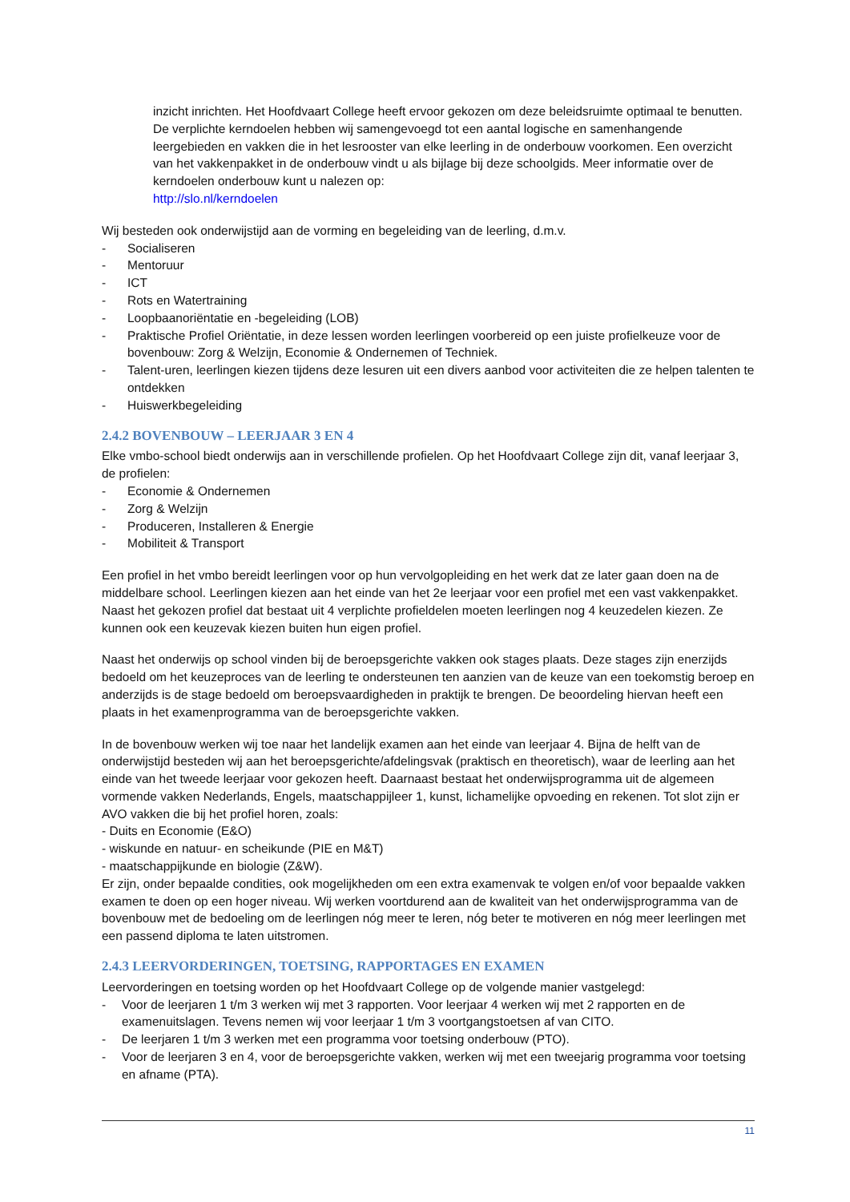inzicht inrichten. Het Hoofdvaart College heeft ervoor gekozen om deze beleidsruimte optimaal te benutten. De verplichte kerndoelen hebben wij samengevoegd tot een aantal logische en samenhangende leergebieden en vakken die in het lesrooster van elke leerling in de onderbouw voorkomen. Een overzicht van het vakkenpakket in de onderbouw vindt u als bijlage bij deze schoolgids. Meer informatie over de kerndoelen onderbouw kunt u nalezen op:
http://slo.nl/kerndoelen
Wij besteden ook onderwijstijd aan de vorming en begeleiding van de leerling, d.m.v.
- Socialiseren
- Mentoruur
- ICT
- Rots en Watertraining
- Loopbaanoriëntatie en -begeleiding (LOB)
- Praktische Profiel Oriëntatie, in deze lessen worden leerlingen voorbereid op een juiste profielkeuze voor de bovenbouw: Zorg & Welzijn, Economie & Ondernemen of Techniek.
- Talent-uren, leerlingen kiezen tijdens deze lesuren uit een divers aanbod voor activiteiten die ze helpen talenten te ontdekken
- Huiswerkbegeleiding
2.4.2 BOVENBOUW – LEERJAAR 3 EN 4
Elke vmbo-school biedt onderwijs aan in verschillende profielen. Op het Hoofdvaart College zijn dit, vanaf leerjaar 3, de profielen:
- Economie & Ondernemen
- Zorg & Welzijn
- Produceren, Installeren & Energie
- Mobiliteit & Transport
Een profiel in het vmbo bereidt leerlingen voor op hun vervolgopleiding en het werk dat ze later gaan doen na de middelbare school. Leerlingen kiezen aan het einde van het 2e leerjaar voor een profiel met een vast vakkenpakket. Naast het gekozen profiel dat bestaat uit 4 verplichte profieldelen moeten leerlingen nog 4 keuzedelen kiezen. Ze kunnen ook een keuzevak kiezen buiten hun eigen profiel.
Naast het onderwijs op school vinden bij de beroepsgerichte vakken ook stages plaats. Deze stages zijn enerzijds bedoeld om het keuzeproces van de leerling te ondersteunen ten aanzien van de keuze van een toekomstig beroep en anderzijds is de stage bedoeld om beroepsvaardigheden in praktijk te brengen. De beoordeling hiervan heeft een plaats in het examenprogramma van de beroepsgerichte vakken.
In de bovenbouw werken wij toe naar het landelijk examen aan het einde van leerjaar 4. Bijna de helft van de onderwijstijd besteden wij aan het beroepsgerichte/afdelingsvak (praktisch en theoretisch), waar de leerling aan het einde van het tweede leerjaar voor gekozen heeft. Daarnaast bestaat het onderwijsprogramma uit de algemeen vormende vakken Nederlands, Engels, maatschappijleer 1, kunst, lichamelijke opvoeding en rekenen. Tot slot zijn er AVO vakken die bij het profiel horen, zoals:
- Duits en Economie (E&O)
- wiskunde en natuur- en scheikunde (PIE en M&T)
- maatschappijkunde en biologie (Z&W).
Er zijn, onder bepaalde condities, ook mogelijkheden om een extra examenvak te volgen en/of voor bepaalde vakken examen te doen op een hoger niveau. Wij werken voortdurend aan de kwaliteit van het onderwijsprogramma van de bovenbouw met de bedoeling om de leerlingen nóg meer te leren, nóg beter te motiveren en nóg meer leerlingen met een passend diploma te laten uitstromen.
2.4.3 LEERVORDERINGEN, TOETSING, RAPPORTAGES EN EXAMEN
Leervorderingen en toetsing worden op het Hoofdvaart College op de volgende manier vastgelegd:
- Voor de leerjaren 1 t/m 3 werken wij met 3 rapporten. Voor leerjaar 4 werken wij met 2 rapporten en de examenuitslagen. Tevens nemen wij voor leerjaar 1 t/m 3 voortgangstoetsen af van CITO.
- De leerjaren 1 t/m 3 werken met een programma voor toetsing onderbouw (PTO).
- Voor de leerjaren 3 en 4, voor de beroepsgerichte vakken, werken wij met een tweejarig programma voor toetsing en afname (PTA).
11